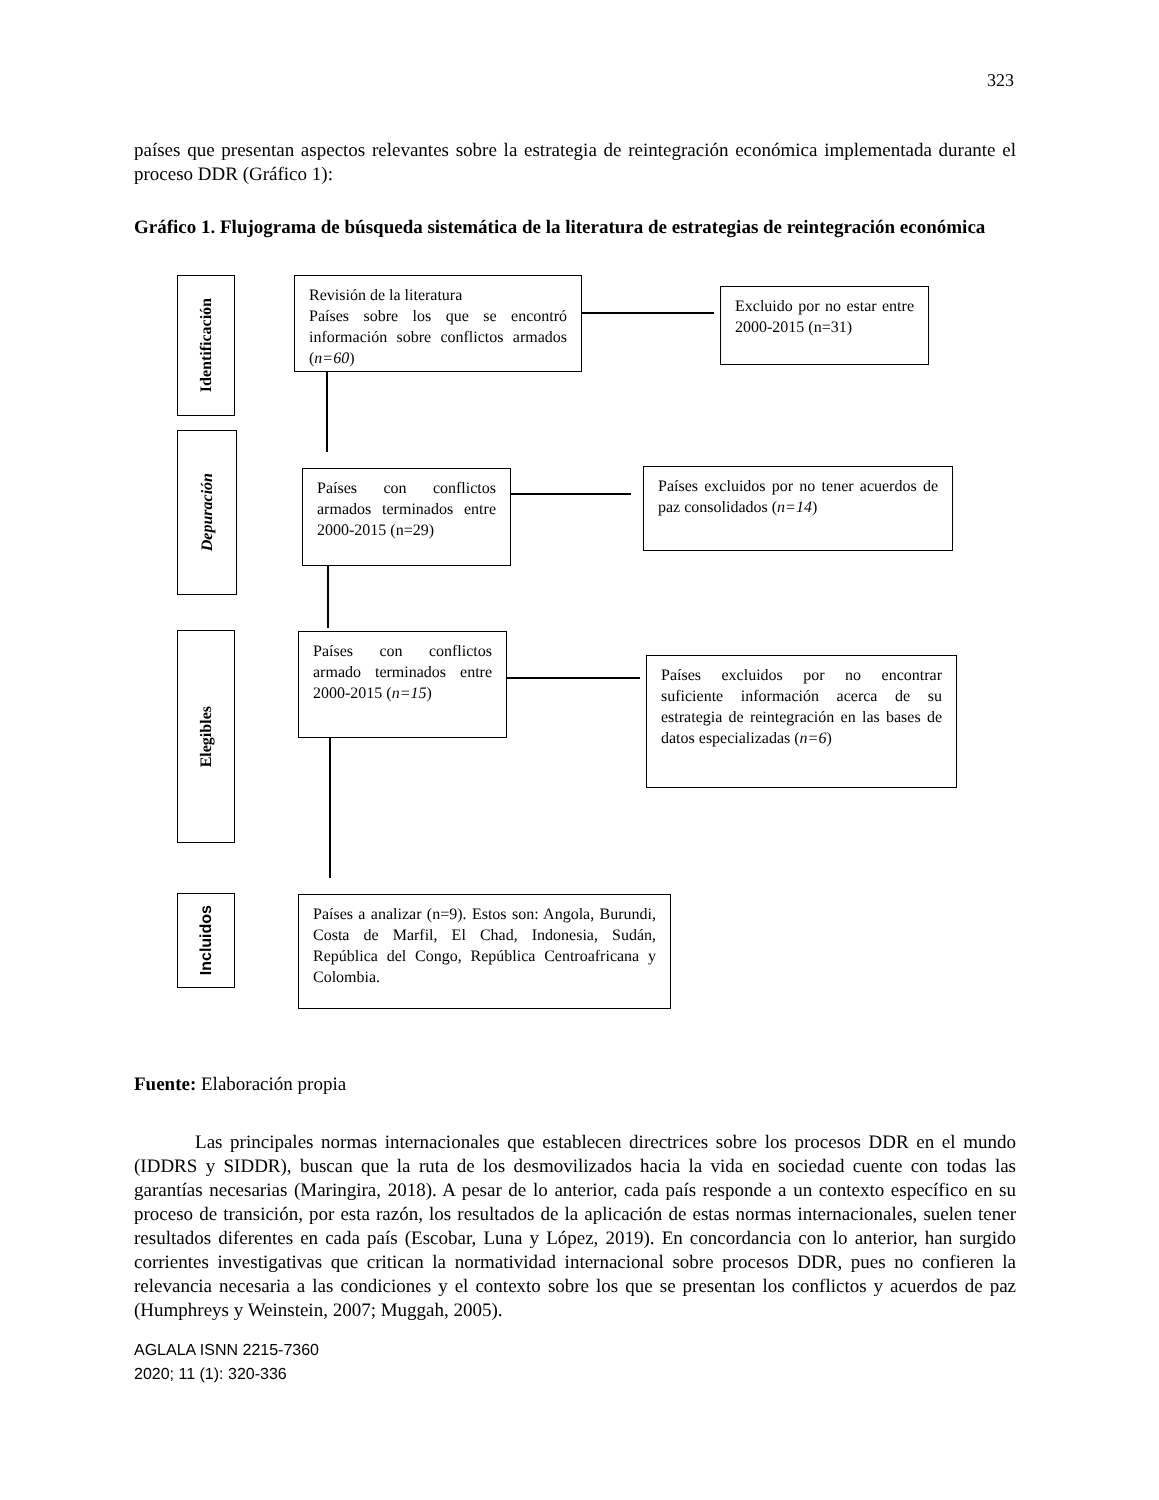323
países que presentan aspectos relevantes sobre la estrategia de reintegración económica implementada durante el proceso DDR (Gráfico 1):
Gráfico 1. Flujograma de búsqueda sistemática de la literatura de estrategias de reintegración económica
Identificación
Depuración
Elegibles
Incluidos
Revisión de la literatura
Países sobre los que se encontró información sobre conflictos armados (n=60)
Excluido por no estar entre 2000-2015 (n=31)
Países con conflictos armados terminados entre 2000-2015 (n=29)
Países excluidos por no tener acuerdos de paz consolidados (n=14)
Países con conflictos armado terminados entre 2000-2015 (n=15)
Países excluidos por no encontrar suficiente información acerca de su estrategia de reintegración en las bases de datos especializadas (n=6)
Países a analizar (n=9). Estos son: Angola, Burundi, Costa de Marfil, El Chad, Indonesia, Sudán, República del Congo, República Centroafricana y Colombia.
Fuente: Elaboración propia
Las principales normas internacionales que establecen directrices sobre los procesos DDR en el mundo (IDDRS y SIDDR), buscan que la ruta de los desmovilizados hacia la vida en sociedad cuente con todas las garantías necesarias (Maringira, 2018). A pesar de lo anterior, cada país responde a un contexto específico en su proceso de transición, por esta razón, los resultados de la aplicación de estas normas internacionales, suelen tener resultados diferentes en cada país (Escobar, Luna y López, 2019). En concordancia con lo anterior, han surgido corrientes investigativas que critican la normatividad internacional sobre procesos DDR, pues no confieren la relevancia necesaria a las condiciones y el contexto sobre los que se presentan los conflictos y acuerdos de paz (Humphreys y Weinstein, 2007; Muggah, 2005).
AGLALA ISNN 2215-7360
2020; 11 (1): 320-336